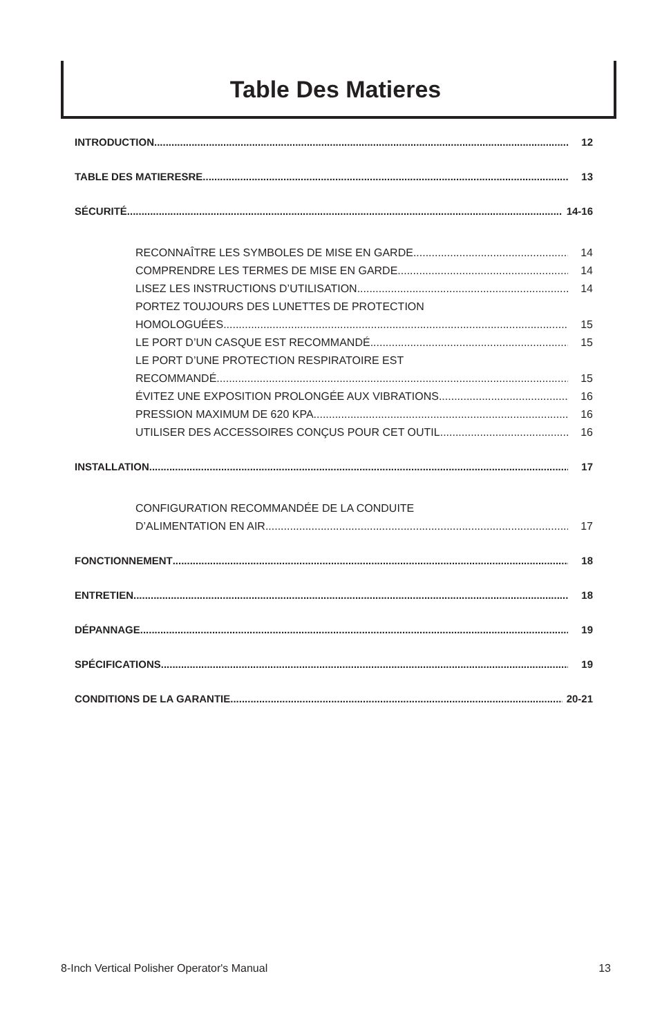Table Des Matieres
INTRODUCTION 12
TABLE DES MATIERESRE 13
SÉCURITÉ 14-16
RECONNAÎTRE LES SYMBOLES DE MISE EN GARDE 14
COMPRENDRE LES TERMES DE MISE EN GARDE 14
LISEZ LES INSTRUCTIONS D’UTILISATION 14
PORTEZ TOUJOURS DES LUNETTES DE PROTECTION
HOMOLOGUÉES 15
LE PORT D’UN CASQUE EST RECOMMANDÉ 15
LE PORT D’UNE PROTECTION RESPIRATOIRE EST
RECOMMANDÉ 15
ÉVITEZ UNE EXPOSITION PROLONGÉE AUX VIBRATIONS 16
PRESSION MAXIMUM DE 620 KPA 16
UTILISER DES ACCESSOIRES CONÇUS POUR CET OUTIL 16
INSTALLATION 17
CONFIGURATION RECOMMANDÉE DE LA CONDUITE
D’ALIMENTATION EN AIR 17
FONCTIONNEMENT 18
ENTRETIEN 18
DÉPANNAGE 19
SPÉCIFICATIONS 19
CONDITIONS DE LA GARANTIE 20-21
8-Inch Vertical Polisher Operator's Manual 13